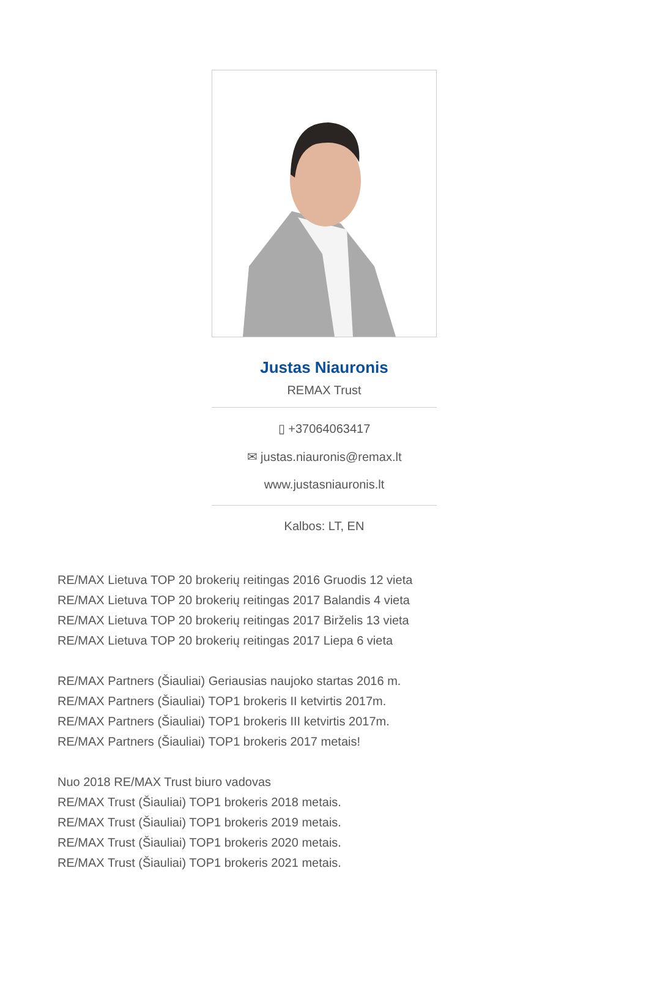Justas Niauronis
REMAX Trust
▯ +37064063417
✉ justas.niauronis@remax.lt
www.justasniauronis.lt
Kalbos: LT, EN
RE/MAX Lietuva TOP 20 brokerių reitingas 2016 Gruodis 12 vieta
RE/MAX Lietuva TOP 20 brokerių reitingas 2017 Balandis 4 vieta
RE/MAX Lietuva TOP 20 brokerių reitingas 2017 Birželis 13 vieta
RE/MAX Lietuva TOP 20 brokerių reitingas 2017 Liepa 6 vieta
RE/MAX Partners (Šiauliai) Geriausias naujoko startas 2016 m.
RE/MAX Partners (Šiauliai) TOP1 brokeris II ketvirtis 2017m.
RE/MAX Partners (Šiauliai) TOP1 brokeris III ketvirtis 2017m.
RE/MAX Partners (Šiauliai) TOP1 brokeris 2017 metais!
Nuo 2018 RE/MAX Trust biuro vadovas
RE/MAX Trust (Šiauliai) TOP1 brokeris 2018 metais.
RE/MAX Trust (Šiauliai) TOP1 brokeris 2019 metais.
RE/MAX Trust (Šiauliai) TOP1 brokeris 2020 metais.
RE/MAX Trust (Šiauliai) TOP1 brokeris 2021 metais.